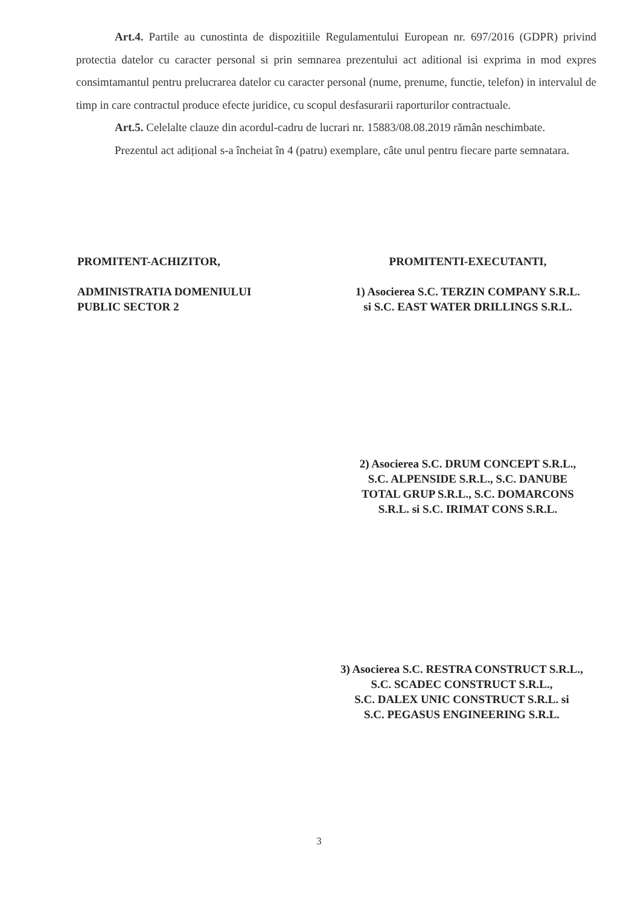Art.4. Partile au cunostinta de dispozitiile Regulamentului European nr. 697/2016 (GDPR) privind protectia datelor cu caracter personal si prin semnarea prezentului act aditional isi exprima in mod expres consimtamantul pentru prelucrarea datelor cu caracter personal (nume, prenume, functie, telefon) in intervalul de timp in care contractul produce efecte juridice, cu scopul desfasurarii raporturilor contractuale.
Art.5. Celelalte clauze din acordul-cadru de lucrari nr. 15883/08.08.2019 rămân neschimbate.
Prezentul act adițional s-a încheiat în 4 (patru) exemplare, câte unul pentru fiecare parte semnatara.
PROMITENT-ACHIZITOR,
ADMINISTRATIA DOMENIULUI
PUBLIC SECTOR 2
PROMITENTI-EXECUTANTI,
1) Asocierea S.C. TERZIN COMPANY S.R.L.
si S.C. EAST WATER DRILLINGS S.R.L.
2) Asocierea S.C. DRUM CONCEPT S.R.L.,
S.C. ALPENSIDE S.R.L., S.C. DANUBE
TOTAL GRUP S.R.L., S.C. DOMARCONS
S.R.L. si S.C. IRIMAT CONS S.R.L.
3) Asocierea S.C. RESTRA CONSTRUCT S.R.L.,
S.C. SCADEC CONSTRUCT S.R.L.,
S.C. DALEX UNIC CONSTRUCT S.R.L. si
S.C. PEGASUS ENGINEERING S.R.L.
3